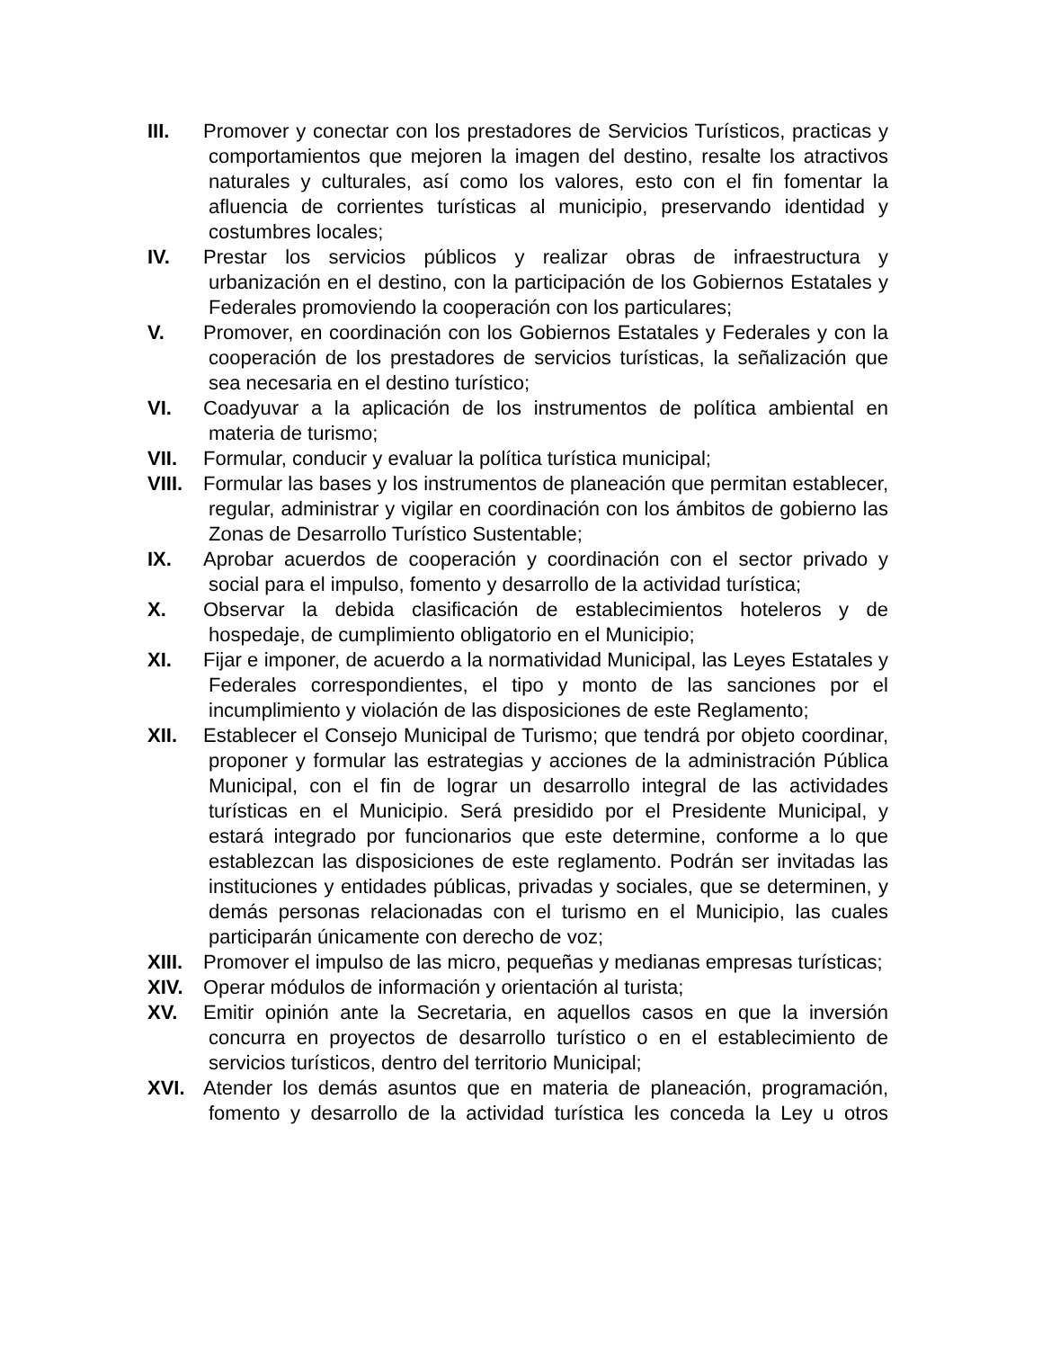III. Promover y conectar con los prestadores de Servicios Turísticos, practicas y comportamientos que mejoren la imagen del destino, resalte los atractivos naturales y culturales, así como los valores, esto con el fin fomentar la afluencia de corrientes turísticas al municipio, preservando identidad y costumbres locales;
IV. Prestar los servicios públicos y realizar obras de infraestructura y urbanización en el destino, con la participación de los Gobiernos Estatales y Federales promoviendo la cooperación con los particulares;
V. Promover, en coordinación con los Gobiernos Estatales y Federales y con la cooperación de los prestadores de servicios turísticas, la señalización que sea necesaria en el destino turístico;
VI. Coadyuvar a la aplicación de los instrumentos de política ambiental en materia de turismo;
VII. Formular, conducir y evaluar la política turística municipal;
VIII.
Formular las bases y los instrumentos de planeación que permitan establecer, regular, administrar y vigilar en coordinación con los ámbitos de gobierno las Zonas de Desarrollo Turístico Sustentable;
IX. Aprobar acuerdos de cooperación y coordinación con el sector privado y social para el impulso, fomento y desarrollo de la actividad turística;
X. Observar la debida clasificación de establecimientos hoteleros y de hospedaje, de cumplimiento obligatorio en el Municipio;
XI. Fijar e imponer, de acuerdo a la normatividad Municipal, las Leyes Estatales y Federales correspondientes, el tipo y monto de las sanciones por el incumplimiento y violación de las disposiciones de este Reglamento;
XII. Establecer el Consejo Municipal de Turismo; que tendrá por objeto coordinar, proponer y formular las estrategias y acciones de la administración Pública Municipal, con el fin de lograr un desarrollo integral de las actividades turísticas en el Municipio. Será presidido por el Presidente Municipal, y estará integrado por funcionarios que este determine, conforme a lo que establezcan las disposiciones de este reglamento. Podrán ser invitadas las instituciones y entidades públicas, privadas y sociales, que se determinen, y demás personas relacionadas con el turismo en el Municipio, las cuales participarán únicamente con derecho de voz;
XIII.
Promover el impulso de las micro, pequeñas y medianas empresas turísticas;
XIV. Operar módulos de información y orientación al turista;
XV. Emitir opinión ante la Secretaria, en aquellos casos en que la inversión concurra en proyectos de desarrollo turístico o en el establecimiento de servicios turísticos, dentro del territorio Municipal;
XVI. Atender los demás asuntos que en materia de planeación, programación, fomento y desarrollo de la actividad turística les conceda la Ley u otros